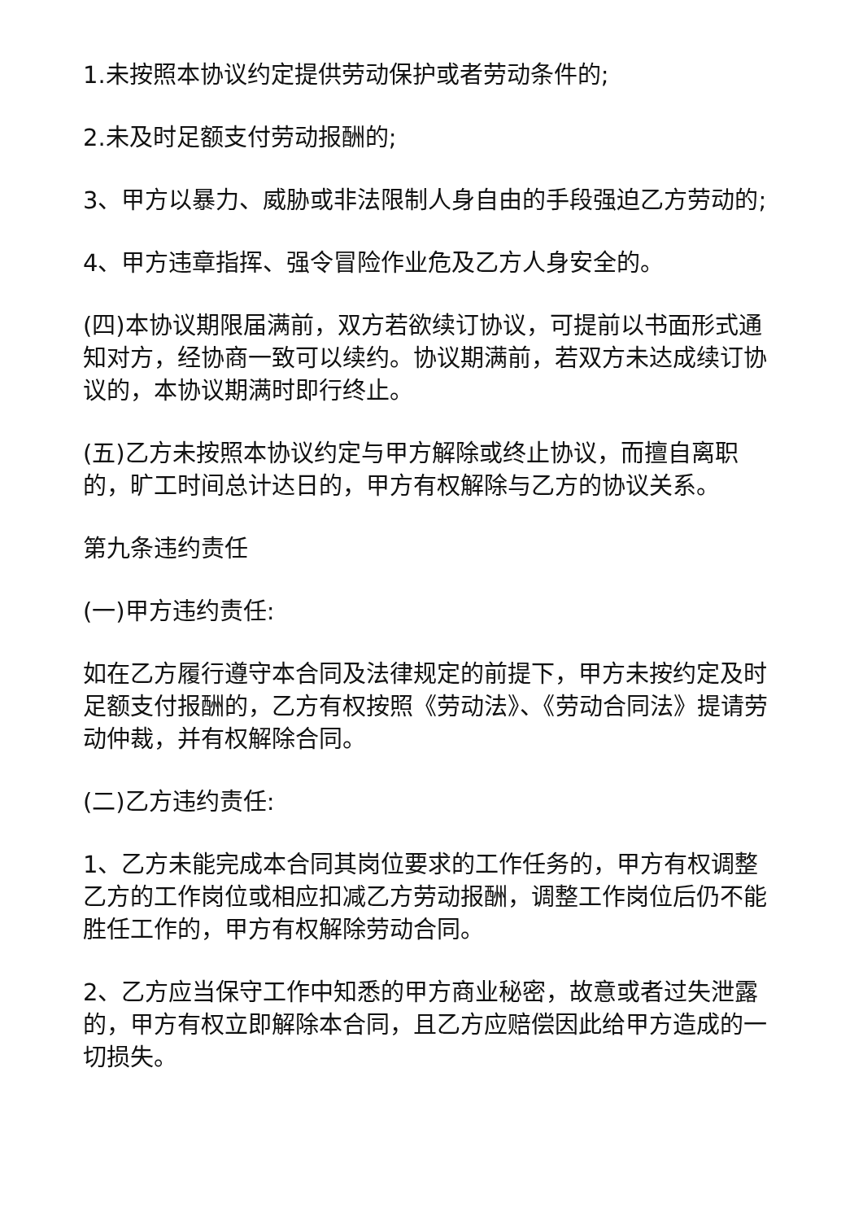1.未按照本协议约定提供劳动保护或者劳动条件的;
2.未及时足额支付劳动报酬的;
3、甲方以暴力、威胁或非法限制人身自由的手段强迫乙方劳动的;
4、甲方违章指挥、强令冒险作业危及乙方人身安全的。
(四)本协议期限届满前，双方若欲续订协议，可提前以书面形式通知对方，经协商一致可以续约。协议期满前，若双方未达成续订协议的，本协议期满时即行终止。
(五)乙方未按照本协议约定与甲方解除或终止协议，而擅自离职的，旷工时间总计达日的，甲方有权解除与乙方的协议关系。
第九条违约责任
(一)甲方违约责任:
如在乙方履行遵守本合同及法律规定的前提下，甲方未按约定及时足额支付报酬的，乙方有权按照《劳动法》、《劳动合同法》提请劳动仲裁，并有权解除合同。
(二)乙方违约责任:
1、乙方未能完成本合同其岗位要求的工作任务的，甲方有权调整乙方的工作岗位或相应扣减乙方劳动报酬，调整工作岗位后仍不能胜任工作的，甲方有权解除劳动合同。
2、乙方应当保守工作中知悉的甲方商业秘密，故意或者过失泄露的，甲方有权立即解除本合同，且乙方应赔偿因此给甲方造成的一切损失。